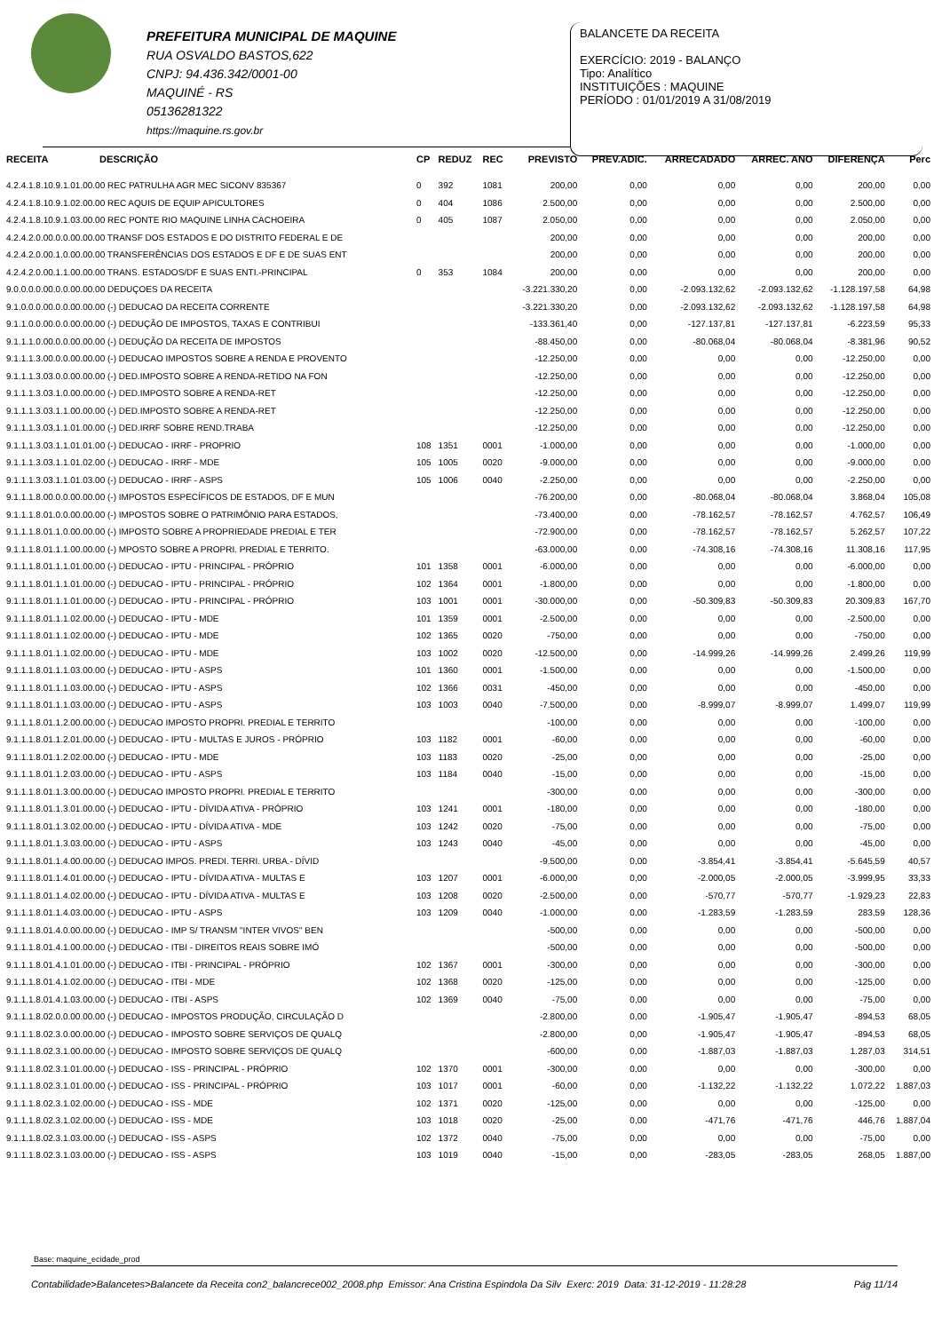PREFEITURA MUNICIPAL DE MAQUINE
RUA OSVALDO BASTOS,622
CNPJ: 94.436.342/0001-00
MAQUINÉ - RS
05136281322
https://maquine.rs.gov.br
BALANCETE DA RECEITA
EXERCÍCIO: 2019 - BALANÇO
Tipo: Analítico
INSTITUIÇÕES : MAQUINE
PERÍODO : 01/01/2019 A 31/08/2019
| RECEITA DESCRIÇÃO | CP | REDUZ | REC | PREVISTO | PREV.ADIC. | ARRECADADO | ARREC. ANO | DIFERENÇA | Perc |
| --- | --- | --- | --- | --- | --- | --- | --- | --- | --- |
| 4.2.4.1.8.10.9.1.01.00.00 REC PATRULHA AGR MEC SICONV 835367 | 0 | 392 | 1081 | 200,00 | 0,00 | 0,00 | 0,00 | 200,00 | 0,00 |
| 4.2.4.1.8.10.9.1.02.00.00 REC AQUIS DE EQUIP APICULTORES | 0 | 404 | 1086 | 2.500,00 | 0,00 | 0,00 | 0,00 | 2.500,00 | 0,00 |
| 4.2.4.1.8.10.9.1.03.00.00 REC PONTE RIO MAQUINE LINHA CACHOEIRA | 0 | 405 | 1087 | 2.050,00 | 0,00 | 0,00 | 0,00 | 2.050,00 | 0,00 |
| 4.2.4.2.0.00.0.0.00.00.00 TRANSF DOS ESTADOS E DO DISTRITO FEDERAL E DE | | | | 200,00 | 0,00 | 0,00 | 0,00 | 200,00 | 0,00 |
| 4.2.4.2.0.00.1.0.00.00.00 TRANSFERÊNCIAS DOS ESTADOS E DF E DE SUAS ENT | | | | 200,00 | 0,00 | 0,00 | 0,00 | 200,00 | 0,00 |
| 4.2.4.2.0.00.1.1.00.00.00 TRANS. ESTADOS/DF E SUAS ENTI.-PRINCIPAL | 0 | 353 | 1084 | 200,00 | 0,00 | 0,00 | 0,00 | 200,00 | 0,00 |
| 9.0.0.0.0.00.0.0.00.00.00 DEDUÇOES DA RECEITA | | | | -3.221.330,20 | 0,00 | -2.093.132,62 | -2.093.132,62 | -1.128.197,58 | 64,98 |
| 9.1.0.0.0.00.0.0.00.00.00 (-) DEDUCAO DA RECEITA CORRENTE | | | | -3.221.330,20 | 0,00 | -2.093.132,62 | -2.093.132,62 | -1.128.197,58 | 64,98 |
| 9.1.1.0.0.00.0.0.00.00.00 (-) DEDUÇÃO DE IMPOSTOS, TAXAS E CONTRIBUI | | | | -133.361,40 | 0,00 | -127.137,81 | -127.137,81 | -6.223,59 | 95,33 |
| 9.1.1.1.0.00.0.0.00.00.00 (-) DEDUÇÃO DA RECEITA DE IMPOSTOS | | | | -88.450,00 | 0,00 | -80.068,04 | -80.068,04 | -8.381,96 | 90,52 |
| 9.1.1.1.3.00.0.0.00.00.00 (-) DEDUCAO IMPOSTOS SOBRE A RENDA E PROVENTO | | | | -12.250,00 | 0,00 | 0,00 | 0,00 | -12.250,00 | 0,00 |
| 9.1.1.1.3.03.0.0.00.00.00 (-) DED.IMPOSTO SOBRE A RENDA-RETIDO NA FON | | | | -12.250,00 | 0,00 | 0,00 | 0,00 | -12.250,00 | 0,00 |
| 9.1.1.1.3.03.1.0.00.00.00 (-) DED.IMPOSTO SOBRE A RENDA-RET | | | | -12.250,00 | 0,00 | 0,00 | 0,00 | -12.250,00 | 0,00 |
| 9.1.1.1.3.03.1.1.00.00.00 (-) DED.IMPOSTO SOBRE A RENDA-RET | | | | -12.250,00 | 0,00 | 0,00 | 0,00 | -12.250,00 | 0,00 |
| 9.1.1.1.3.03.1.1.01.00.00 (-) DED.IRRF SOBRE REND.TRABA | | | | -12.250,00 | 0,00 | 0,00 | 0,00 | -12.250,00 | 0,00 |
| 9.1.1.1.3.03.1.1.01.01.00 (-) DEDUCAO - IRRF - PROPRIO | 108 | 1351 | 0001 | -1.000,00 | 0,00 | 0,00 | 0,00 | -1.000,00 | 0,00 |
| 9.1.1.1.3.03.1.1.01.02.00 (-) DEDUCAO - IRRF - MDE | 105 | 1005 | 0020 | -9.000,00 | 0,00 | 0,00 | 0,00 | -9.000,00 | 0,00 |
| 9.1.1.1.3.03.1.1.01.03.00 (-) DEDUCAO - IRRF - ASPS | 105 | 1006 | 0040 | -2.250,00 | 0,00 | 0,00 | 0,00 | -2.250,00 | 0,00 |
| 9.1.1.1.8.00.0.0.00.00.00 (-) IMPOSTOS ESPECÍFICOS DE ESTADOS, DF E MUN | | | | -76.200,00 | 0,00 | -80.068,04 | -80.068,04 | 3.868,04 | 105,08 |
| 9.1.1.1.8.01.0.0.00.00.00 (-) IMPOSTOS SOBRE O PATRIMÔNIO PARA ESTADOS, | | | | -73.400,00 | 0,00 | -78.162,57 | -78.162,57 | 4.762,57 | 106,49 |
| 9.1.1.1.8.01.1.0.00.00.00 (-) IMPOSTO SOBRE A PROPRIEDADE PREDIAL E TER | | | | -72.900,00 | 0,00 | -78.162,57 | -78.162,57 | 5.262,57 | 107,22 |
| 9.1.1.1.8.01.1.1.00.00.00 (-) MPOSTO SOBRE A PROPRI. PREDIAL E TERRITO. | | | | -63.000,00 | 0,00 | -74.308,16 | -74.308,16 | 11.308,16 | 117,95 |
| 9.1.1.1.8.01.1.1.01.00.00 (-) DEDUCAO - IPTU - PRINCIPAL - PRÓPRIO | 101 | 1358 | 0001 | -6.000,00 | 0,00 | 0,00 | 0,00 | -6.000,00 | 0,00 |
| 9.1.1.1.8.01.1.1.01.00.00 (-) DEDUCAO - IPTU - PRINCIPAL - PRÓPRIO | 102 | 1364 | 0001 | -1.800,00 | 0,00 | 0,00 | 0,00 | -1.800,00 | 0,00 |
| 9.1.1.1.8.01.1.1.01.00.00 (-) DEDUCAO - IPTU - PRINCIPAL - PRÓPRIO | 103 | 1001 | 0001 | -30.000,00 | 0,00 | -50.309,83 | -50.309,83 | 20.309,83 | 167,70 |
| 9.1.1.1.8.01.1.1.02.00.00 (-) DEDUCAO - IPTU - MDE | 101 | 1359 | 0001 | -2.500,00 | 0,00 | 0,00 | 0,00 | -2.500,00 | 0,00 |
| 9.1.1.1.8.01.1.1.02.00.00 (-) DEDUCAO - IPTU - MDE | 102 | 1365 | 0020 | -750,00 | 0,00 | 0,00 | 0,00 | -750,00 | 0,00 |
| 9.1.1.1.8.01.1.1.02.00.00 (-) DEDUCAO - IPTU - MDE | 103 | 1002 | 0020 | -12.500,00 | 0,00 | -14.999,26 | -14.999,26 | 2.499,26 | 119,99 |
| 9.1.1.1.8.01.1.1.03.00.00 (-) DEDUCAO - IPTU - ASPS | 101 | 1360 | 0001 | -1.500,00 | 0,00 | 0,00 | 0,00 | -1.500,00 | 0,00 |
| 9.1.1.1.8.01.1.1.03.00.00 (-) DEDUCAO - IPTU - ASPS | 102 | 1366 | 0031 | -450,00 | 0,00 | 0,00 | 0,00 | -450,00 | 0,00 |
| 9.1.1.1.8.01.1.1.03.00.00 (-) DEDUCAO - IPTU - ASPS | 103 | 1003 | 0040 | -7.500,00 | 0,00 | -8.999,07 | -8.999,07 | 1.499,07 | 119,99 |
| 9.1.1.1.8.01.1.2.00.00.00 (-) DEDUCAO IMPOSTO PROPRI. PREDIAL E TERRITO | | | | -100,00 | 0,00 | 0,00 | 0,00 | -100,00 | 0,00 |
| 9.1.1.1.8.01.1.2.01.00.00 (-) DEDUCAO - IPTU - MULTAS E JUROS - PRÓPRIO | 103 | 1182 | 0001 | -60,00 | 0,00 | 0,00 | 0,00 | -60,00 | 0,00 |
| 9.1.1.1.8.01.1.2.02.00.00 (-) DEDUCAO - IPTU - MDE | 103 | 1183 | 0020 | -25,00 | 0,00 | 0,00 | 0,00 | -25,00 | 0,00 |
| 9.1.1.1.8.01.1.2.03.00.00 (-) DEDUCAO - IPTU - ASPS | 103 | 1184 | 0040 | -15,00 | 0,00 | 0,00 | 0,00 | -15,00 | 0,00 |
| 9.1.1.1.8.01.1.3.00.00.00 (-) DEDUCAO IMPOSTO PROPRI. PREDIAL E TERRITO | | | | -300,00 | 0,00 | 0,00 | 0,00 | -300,00 | 0,00 |
| 9.1.1.1.8.01.1.3.01.00.00 (-) DEDUCAO - IPTU - DÍVIDA ATIVA - PRÓPRIO | 103 | 1241 | 0001 | -180,00 | 0,00 | 0,00 | 0,00 | -180,00 | 0,00 |
| 9.1.1.1.8.01.1.3.02.00.00 (-) DEDUCAO - IPTU - DÍVIDA ATIVA - MDE | 103 | 1242 | 0020 | -75,00 | 0,00 | 0,00 | 0,00 | -75,00 | 0,00 |
| 9.1.1.1.8.01.1.3.03.00.00 (-) DEDUCAO - IPTU - ASPS | 103 | 1243 | 0040 | -45,00 | 0,00 | 0,00 | 0,00 | -45,00 | 0,00 |
| 9.1.1.1.8.01.1.4.00.00.00 (-) DEDUCAO IMPOS. PREDI. TERRI. URBA.- DÍVID | | | | -9.500,00 | 0,00 | -3.854,41 | -3.854,41 | -5.645,59 | 40,57 |
| 9.1.1.1.8.01.1.4.01.00.00 (-) DEDUCAO - IPTU - DÍVIDA ATIVA - MULTAS E | 103 | 1207 | 0001 | -6.000,00 | 0,00 | -2.000,05 | -2.000,05 | -3.999,95 | 33,33 |
| 9.1.1.1.8.01.1.4.02.00.00 (-) DEDUCAO - IPTU - DÍVIDA ATIVA - MULTAS E | 103 | 1208 | 0020 | -2.500,00 | 0,00 | -570,77 | -570,77 | -1.929,23 | 22,83 |
| 9.1.1.1.8.01.1.4.03.00.00 (-) DEDUCAO - IPTU - ASPS | 103 | 1209 | 0040 | -1.000,00 | 0,00 | -1.283,59 | -1.283,59 | 283,59 | 128,36 |
| 9.1.1.1.8.01.4.0.00.00.00 (-) DEDUCAO - IMP S/ TRANSM "INTER VIVOS" BEN | | | | -500,00 | 0,00 | 0,00 | 0,00 | -500,00 | 0,00 |
| 9.1.1.1.8.01.4.1.00.00.00 (-) DEDUCAO - ITBI - DIREITOS REAIS SOBRE IMÓ | | | | -500,00 | 0,00 | 0,00 | 0,00 | -500,00 | 0,00 |
| 9.1.1.1.8.01.4.1.01.00.00 (-) DEDUCAO - ITBI - PRINCIPAL - PRÓPRIO | 102 | 1367 | 0001 | -300,00 | 0,00 | 0,00 | 0,00 | -300,00 | 0,00 |
| 9.1.1.1.8.01.4.1.02.00.00 (-) DEDUCAO - ITBI - MDE | 102 | 1368 | 0020 | -125,00 | 0,00 | 0,00 | 0,00 | -125,00 | 0,00 |
| 9.1.1.1.8.01.4.1.03.00.00 (-) DEDUCAO - ITBI - ASPS | 102 | 1369 | 0040 | -75,00 | 0,00 | 0,00 | 0,00 | -75,00 | 0,00 |
| 9.1.1.1.8.02.0.0.00.00.00 (-) DEDUCAO - IMPOSTOS PRODUÇÃO, CIRCULAÇÃO D | | | | -2.800,00 | 0,00 | -1.905,47 | -1.905,47 | -894,53 | 68,05 |
| 9.1.1.1.8.02.3.0.00.00.00 (-) DEDUCAO - IMPOSTO SOBRE SERVIÇOS DE QUALQ | | | | -2.800,00 | 0,00 | -1.905,47 | -1.905,47 | -894,53 | 68,05 |
| 9.1.1.1.8.02.3.1.00.00.00 (-) DEDUCAO - IMPOSTO SOBRE SERVIÇOS DE QUALQ | | | | -600,00 | 0,00 | -1.887,03 | -1.887,03 | 1.287,03 | 314,51 |
| 9.1.1.1.8.02.3.1.01.00.00 (-) DEDUCAO - ISS - PRINCIPAL - PRÓPRIO | 102 | 1370 | 0001 | -300,00 | 0,00 | 0,00 | 0,00 | -300,00 | 0,00 |
| 9.1.1.1.8.02.3.1.01.00.00 (-) DEDUCAO - ISS - PRINCIPAL - PRÓPRIO | 103 | 1017 | 0001 | -60,00 | 0,00 | -1.132,22 | -1.132,22 | 1.072,22 | 1.887,03 |
| 9.1.1.1.8.02.3.1.02.00.00 (-) DEDUCAO - ISS - MDE | 102 | 1371 | 0020 | -125,00 | 0,00 | 0,00 | 0,00 | -125,00 | 0,00 |
| 9.1.1.1.8.02.3.1.02.00.00 (-) DEDUCAO - ISS - MDE | 103 | 1018 | 0020 | -25,00 | 0,00 | -471,76 | -471,76 | 446,76 | 1.887,04 |
| 9.1.1.1.8.02.3.1.03.00.00 (-) DEDUCAO - ISS - ASPS | 102 | 1372 | 0040 | -75,00 | 0,00 | 0,00 | 0,00 | -75,00 | 0,00 |
| 9.1.1.1.8.02.3.1.03.00.00 (-) DEDUCAO - ISS - ASPS | 103 | 1019 | 0040 | -15,00 | 0,00 | -283,05 | -283,05 | 268,05 | 1.887,00 |
Base: maquine_ecidade_prod
Contabilidade>Balancetes>Balancete da Receita con2_balancrece002_2008.php Emissor: Ana Cristina Espindola Da Silv Exerc: 2019 Data: 31-12-2019 - 11:28:28 Pág 11/14